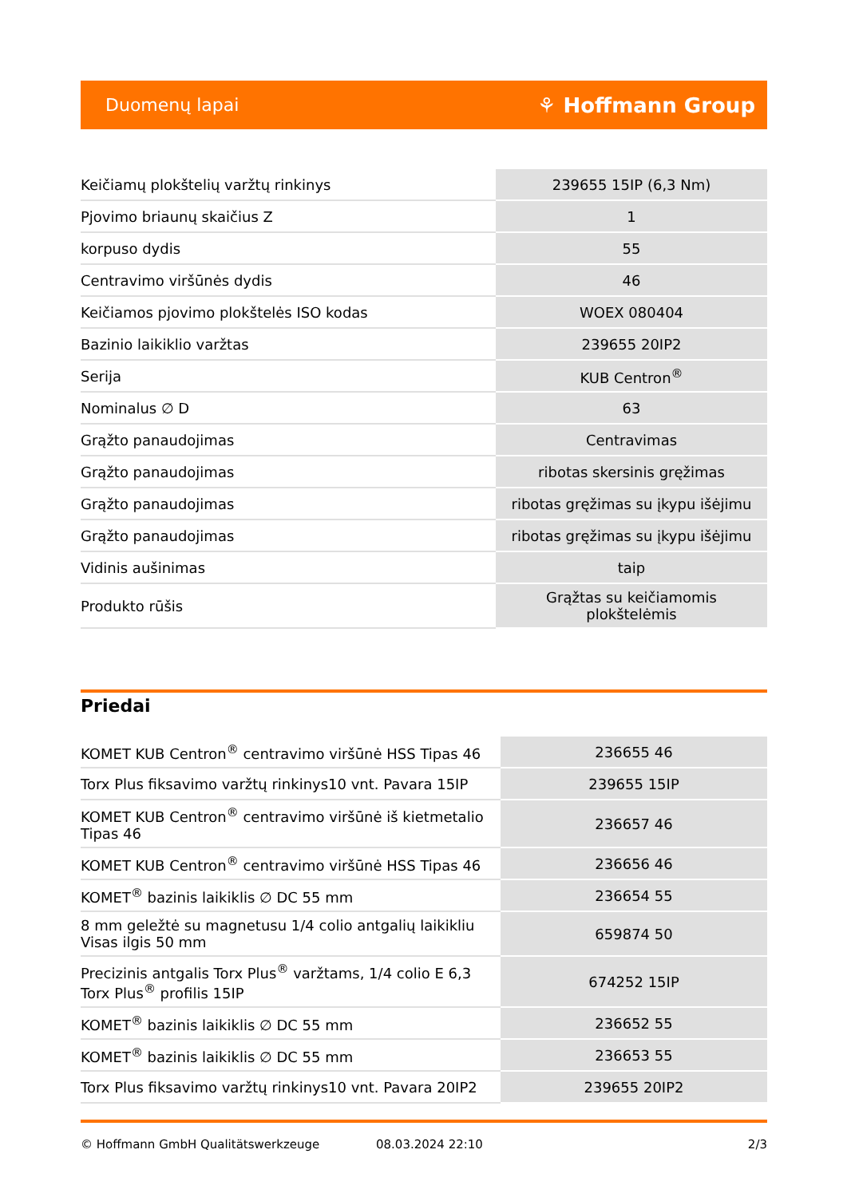Duomenų lapai ⚘ Hoffmann Group
| Keičiamų plokštelių varžtų rinkinys | 239655 15IP (6,3 Nm) |
| Pjovimo briaunų skaičius Z | 1 |
| korpuso dydis | 55 |
| Centravimo viršūnės dydis | 46 |
| Keičiamos pjovimo plokštelės ISO kodas | WOEX 080404 |
| Bazinio laikiklio varžtas | 239655 20IP2 |
| Serija | KUB Centron<sup>®</sup> |
| Nominalus ∅ D | 63 |
| Grąžto panaudojimas | Centravimas |
| Grąžto panaudojimas | ribotas skersinis gręžimas |
| Grąžto panaudojimas | ribotas gręžimas su įkypu išėjimu |
| Grąžto panaudojimas | ribotas gręžimas su įkypu išėjimu |
| Vidinis aušinimas | taip |
| Produkto rūšis | Grąžtas su keičiamomis plokštelėmis |
Priedai
| KOMET KUB Centron<sup>®</sup> centravimo viršūnė HSS Tipas 46 | 236655 46 |
| Torx Plus fiksavimo varžtų rinkinys10 vnt. Pavara 15IP | 239655 15IP |
| KOMET KUB Centron<sup>®</sup> centravimo viršūnė iš kietmetalio Tipas 46 | 236657 46 |
| KOMET KUB Centron<sup>®</sup> centravimo viršūnė HSS Tipas 46 | 236656 46 |
| KOMET<sup>®</sup> bazinis laikiklis ∅ DC 55 mm | 236654 55 |
| 8 mm geležtė su magnetusu 1/4 colio antgalių laikikliu Visas ilgis 50 mm | 659874 50 |
| Precizinis antgalis Torx Plus<sup>®</sup> varžtams, 1/4 colio E 6,3 Torx Plus<sup>®</sup> profilis 15IP | 674252 15IP |
| KOMET<sup>®</sup> bazinis laikiklis ∅ DC 55 mm | 236652 55 |
| KOMET<sup>®</sup> bazinis laikiklis ∅ DC 55 mm | 236653 55 |
| Torx Plus fiksavimo varžtų rinkinys10 vnt. Pavara 20IP2 | 239655 20IP2 |
© Hoffmann GmbH Qualitätswerkzeuge 08.03.2024 22:10 2/3